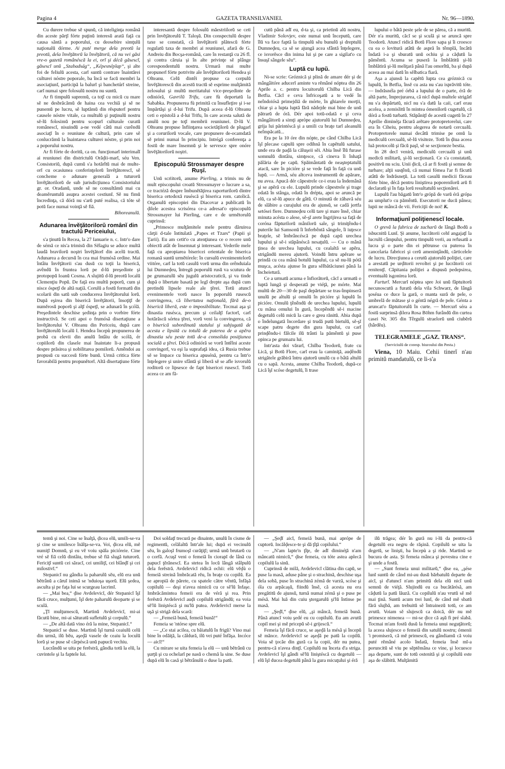Pagina 4 GAZETA TRANSILVANIEI. Nr. 96—1890.
Cu durere trebue sĕ spunŭ, că inteliginţa română din aceste părţĭ fórte puţinŭ interesŭ arată faţă cu causa săntă a poporului, cu deosebire simţulŭ naţionalŭ dórme. Ai puté merge dela preotŭ la preotŭ, dela învĕţătorŭ la învĕţătorŭ, că nu vei găsi vre-o gazetă românéscă la ei, orĭ şi décă găsescĭ, găsescĭ unŭ „Szabadság“, „Képesnéplap“, şi alte foi de feliulŭ acesta, carĭ suntŭ contrare înaintărei culturei nóstre poporale, ba încă se facŭ membri la asociaţiunĭ, participă la balurĭ şi banchetúrĭ streine, carĭ numai spre folosulŭ nostru nu suntŭ.
Ar fi timpulŭ supremŭ, ca toţĭ cu micŭ cu mare sĕ ne desbrăcămŭ de haina cea vechiă şi sĕ ne punemŭ pe lucru, sĕ luptămŭ din rĕsputerĭ pentru causele nóstre vitale, ca multulŭ şi puţinulŭ nostru sĕ-lŭ folosimŭ pentru scopurĭ culturale curatŭ românescĭ, nisuindŭ a-ne vedé câtŭ mai curêndŭ asociaţĭ în o reuniune de cultură, prin care sĕ conlucrămŭ la înaintarea culturei nóstre, şi prin noi a poporului nostru.
Ar fi fórte de doritŭ, ca on. funcţionarĭ interimalĭ ai reuniunei din districtulŭ Orăḑii-marĭ, séu Ven. Consistoriŭ, după cumŭ s'a hotărîtŭ mai de multe-orĭ cu ocasiunea conferinţelorŭ învĕţătorescĭ, sĕ concheme o adunare generală a tuturorŭ învĕţătorilorŭ de sub jurisdicţiunea Consistoriului gr. or. Oradanŭ, unde sĕ ne consultămŭ mai cu deamĕruntulŭ asupra acestei cestiunĭ. Sĕ nu fimŭ încredinţa, că dóră nu s'arŭ puté realisa, că tóte sĕ potŭ face numai voinţă sĕ fiă.
Bihoreanulŭ.
Adunarea învĕţătorilorŭ românĭ din tractulŭ Periceiului,
s'a ţinutŭ în Recea, la 27 Ianuarie n. c. Intr'o dare de sémă ce nis'a trimisŭ din Sĕlagiu se aduce multă laudă bravilorŭ noştri învĕţătorĭ din acelŭ tractŭ. Adunarea a decursŭ în cea mai frumósă ordine. Mai întâiu învĕţătorii s'au dusŭ cu toţii la biserică, avêndŭ în fruntea lorŭ pe d-lŭ preşedinte şi protopopŭ Ioanŭ Cosma. A slujitŭ d-lŭ preotŭ localŭ Clemenţiu Popŭ. De faţă era multŭ poporŭ, cum şi nisce óspeţĭ de altă naţiă. Corulŭ a fostŭ formatŭ din scolarii din satŭ sub conducerea învĕţătorului lorŭ. După eşirea din biserică învĕţătorii, însoţiţĭ de numĕrosŭ poporŭ şi alţĭ óspeţĭ, se adunară în şcólă. Preşedintele deschise şedinţa prin o vorbire fórte instructivă. Se ceti apoi o frumósă disertaţiune a învĕţătorului V. Olteanu din Periceiu, după care învĕţătorulŭ localŭ I. Hendea începù propunerea de probă cu elevii din anulŭ întâiu de scólă, ér copiilorŭ din clasele mai înaintate li-a propusŭ despre prăsirea şi nobilitarea pomilorŭ. Amêndoi au propusŭ cu succesŭ fórte bunŭ. Urmă critica fórte favorabilă pentru propunĕtorĭ. Altă disertaţiune fórte
interesantă despre folosulŭ măestriilorŭ se ceti prin învĕţătorulŭ T. Taloşŭ. Din conspectulŭ despre taxe se constată, că învĕţătorii plătescŭ fórte regulatŭ taxa de membri ai reuniunei, afară de G. Andreiu din Bocşa-română, care în restanţă cu 26 fl. şi contra căruia şi în alte privinţe sĕ plânge corespondentulŭ nostru. Urmară mai multe propunerĭ fórte potrivite ale învĕţătorilorŭ Hendea şi Olteanu. Celŭ dintêi propuse ca corpulŭ învĕţătorescŭ din acestŭ tractŭ sĕ esprime mulţămită zelosului şi multŭ meritatului vice-preşedinte de odinióră, Gavrilŭ Trifu, care fù deportatŭ la Sababka. Propunerea fù primită cu însufleţire şi i-se împărtăşi şi d-lui Trifu. După aceea d-lŭ Olteanu ceti o epistolă a d-lui Trifu, în care acesta salută de anulŭ nou pe toţĭ membrii reuniunei. D-lŭ V. Olteanu propuse înfiinţarea societăţilorŭ de plugarĭ şi a corurilorŭ vocale, care propunere de-ocamdată sĕ primi numai în principiu. Intrégă conferenţa a fostŭ de mare însemnŭ şi le servesce spre onóre învĕţătorilorŭ noştri.
Episcopulŭ Strossmayer despre Ruşĭ.
Unŭ scriitorŭ, anume Pierling, a trimis nu de mult episcopului croatŭ Strossmayer o lucrare a sa, ce tractéză despre îmbunĕtăţirea raporturilorŭ dintre biserica ortodoxă ruséscă şi biserica rom. catolică. Organulŭ episcopiei din Diacovar a publicatŭ în ḑilele acestea scrisórea ce-a adresat'o episcopulŭ Strossmayer lui Pierling, care e de urmĕtorulŭ cuprinsŭ:
„Primesce mulţămitele mele pentru dăruirea cărţii d-tale întitulată „Papes et Tzars“ (Papii şi Ţarii). Eu am cetit'o cu atenţiunea ce o recere unŭ obiectŭ atât de însemnat şi interesant. Vederile mele faţă cu apropiarea bisericei orientale de biserica romană suntŭ urmĕtórele: în cursulŭ evenimentelorŭ viitóre, carĭ la totŭ casulŭ vorŭ urma din orênduiala lui Dumneḑeu, întregŭ poporulŭ rusŭ va scutura de pe grumazulŭ sĕu jugulŭ aristocraticŭ, şi va tinde după o libertate basată pe legĭ drepte aşa după cum pretindŭ lipsele reale ale ţĕrei. Totŭ atuncĭ evenimentele vorŭ nasce în poporulŭ rusescŭ convingerea, că libertatea naţională, fără de-o biserică liberă, este o imposibilitate. Tocmai aşa şi dinastia rusésca, precum şi ceilalţĭ factorĭ, carĭ hotărăscŭ sórtea ţĕrei, vorŭ veni la convingerea, că o biserică subordinată statului şi subjugată de acesta e lipsită cu totulŭ de puterea de a apĕra dinastia séu peste totŭ de-a consolida posiţiunea socială a ţĕrei. Décă odinióră se vorŭ întêlni aceste convingerĭ, va eşi la suprafaţă idea, că Rusia trebue sĕ se împace cu biserica apusénă, pentru ca într'o înţelegere şi unire sfântă şi liberă sĕ se afle isvorulŭ roditorŭ ce lipsesce de fapt bisericei rusescĭ. Totŭ aceea ce am fă-
cutŭ până adĭ eu, d-ta şi, ca prietinŭ alŭ nostru, Vladimir Solovjev, este numai unŭ începutŭ, care îlŭ va face faptă la timpulŭ sĕu bunulŭ şi dreptulŭ Dumneḑeu, ca sĕ se ajungă acea sfântă înţelegere, ce isvorĕsce din inima lui şi pe care a sigilat'o cu însuşĭ sângele sĕu“.
Luptă cu lupŭ.
Ni-se scrie: Gróznică şi plină de amare dér şi de mângâitóre aducerĭ aminte va rĕmâné nóptea din 26 Aprile a. c. pentru locuitorulŭ Chilba Lică din Betfia. Căcĭ e ceva înfricoşatŭ a te vedé în neîndoiósă primejdiă de mórte, în ghiarele morţii, chiar şi a lupta luptă fără nădejde mai bine de unŭ pătrarŭ de óră. Dér apoi totŭ-odată e şi ceva mângâitorŭ a simţi apròpe ajutorulŭ lui Dumneḑeu, grija lui părintéscă şi a umili cu braţe tarĭ aleanulŭ neîmpăcatŭ...
Era pe la 10 óre din nópte, pe când Chilba Lică îşĭ plecase capulŭ spre odihnă în capĕtulŭ satului, unde era de paḑă la căluşeii sĕi. Abia însĕ îlŭ furase somnulŭ dintâiu, simţesce, că cineva îi înhaţă pălăria de pe capŭ. Spăimântatŭ de neaşteptatulŭ atacŭ, sare în picióre şi se vede faţă în faţă cu unŭ lupŭ. — Armă, séu altceva instrumentŭ de apărare, nu avea. Apucă dér căpestrele ce-i erau la îndemână şi se apĕră cu ele. Lupulŭ prinde căpestrele şi trage odată în stânga, odată în drépta, apoi se aruncă pe elŭ, ca sĕ-lŭ apuce de gâtŭ. O minută de zăbavă séu de slăbire a curajului era de ajunsŭ, se cadă jertfa setósei fiere. Dumneḑeu celŭ tare şi mare însĕ, chiar minuta acésta o alese, sĕ-şĭ arete îngrijirea sa faţă de coróna făpturilorŭ mânilorŭ sale, şi trimiţêndu-i puterile lui Samsonŭ îi înferbêntă sângele, îi iuţesce braţele, sĕ îmbrâncéscă pe după capŭ urechea lupului şi sĕ-i stăpânéscă nesaţulŭ. — Cu o mână ţinea de urechea lupului, cu cealaltă se apĕra, strigândŭ mereu ajutorŭ. Voindŭ întru apĕrare se prindă cu cea mână botulŭ lupului, ca sĕ nu-lŭ pótă muşca, acésta ajunse în gura sĕlbătăciunei până la încheietură.
Ce a urmatŭ acuma e înfiorătorŭ, căcĭ a urmatŭ o luptă lungă şi desperată pe viéţă, pe mórte. Mai multŭ de 20—30 de paşĭ depărtare se tras-împinseră unulŭ pe altulŭ şi omulŭ în picióre şi lupulŭ în picióre. Omulŭ ţênêndŭ de urechea lupului, lupulŭ cu mâna omului în gură, începêndŭ sĕ-i macine degetulŭ celŭ micŭ la care e greu rănitŭ. Abia după o îndelungată încordare şi trudă putŭ bietulŭ, sĕ-şĭ scape patru degete din gura lupului, cu carĭ prinḑêndu-i fălcile ilŭ trânti la pămêntŭ şi puse opinca pe grumazu lui.
Intr'asta doi vărarĭ, Chilba Teodorŭ, frate cu Lică, şi Botŭ Flore, carĭ erau la caminiţă, auḑêndŭ strigătele grăbiră întru ajutorŭ unulŭ cu o bâtă altulŭ cu o sapă. Acesta, anume Chilba Teodorŭ, după-ce Lică îşĭ scóse degetulŭ, îi trase
lupului o bâtă peste şele de se părea, că a muritŭ. Dér n'a muritŭ, căcĭ se şi sculă şi se aruncă spre Teodorŭ. Atuncĭ ridică Botŭ Flore sapa şi îi croesce cu ea o lovitură atâtŭ de aspră în têmplă, încâtŭ îndată i-a şi sburatŭ unŭ ochiu şi a căḑutŭ la pămêntŭ. Acuma se puseră la îmblătitŭ şi-lŭ îmblătiră şi-lŭ meliţară până l'au omorîtŭ, ba şi după aceea au mai datŭ în sĕlbatica fiară.
Aşa a ajunsŭ la capĕtŭ lupta cea gróznică cu lupulŭ, în Betfia, însĕ cu asta nu s'au isprăvitŭ tóte. — Indrăsnéla pré órbă a lupului de o parte, éră de altă parte, împrejurarea, că nicĭ după multele strigărĭ nu s'a depărtatŭ, nicĭ nu s'a datŭ la caii, carĭ erau acolea, a zemislitŭ în mintea ómenilorŭ cugetulŭ, că dóră a fostŭ turbatŭ. Stăpâniţĭ de acestŭ cugetŭ în 27 Aprilie diminéţa făcură arĕtare protopretorelui, care era în Ciheiu, pentru alegerea de notarŭ cercualŭ. Protopretorele numai decâtŭ trimise pe omŭ la mediculŭ cercualŭ, sĕ-lŭ visiteze. Totŭ în ḑiua aceea luă protocolŭ şi făcŭ paşĭ, sĕ se secţioneze bestia.
In 28 decĭ veniră, mediculŭ cercualŭ şi unŭ medicŭ militarŭ, şi-lŭ secţionară. Ce s'a constatatŭ, positivŭ nu sciu. Unii ḑicŭ, că ar fi fostŭ şi semne de turbare; alţii susţênŭ, că numai fómea l'ar fi făcutŭ atâtŭ de îndrăsneţŭ. La totŭ casulŭ medicii făceau fórte bine, décă pentru liniştirea poporenilorŭ arŭ fi declaratŭ şi în faţa lorŭ resultatulŭ secţionărei.
Lupulŭ l'au băgatŭ într'o grópă de varŭ éră grópa au umplut'o cu pămêntŭ. Esecutorii ne ducŭ pânea; lupii ne mâncă de vii. Fericiţii de noi! K.
Informaţiunĭ poliţienescĭ locale.
O grevă la fabrica de zacharŭ de lângă Bodŭ a isbucnitŭ Lunĭ. Şi anume, lucrătorii cehĭ angajaţĭ la lucrulŭ câmpului, pentru timpulŭ verii, au refusatŭ a lucra şi o parte din ei pĕtrunse cu puterea în cancelaria fabricei şi cerŭ ameninţândŭ, cărticelele de lucru. Direcţiunea a cerutŭ ajutorulŭ poliţiei, care a arestatŭ pe urḑitorii revoltei şi pe lucrătorii cei renitenţĭ. Căpitania poliţiei a dispusŭ pedepsirea, eventualŭ isgonirea lorŭ.
Furturĭ. Mercurĭ nóptea spre Joi unŭ făptuitorŭ necunoscutŭ a furatŭ dela vila Schwarz, de lângă şoséua ce duce la gară, o manta sură de pele, o umbrelă de mătase şi o géntă négră de pele. Génta a aruncat'o făptuitorulŭ în curte. — Mercurĭ séra a fostŭ surprinsă ḑilera Rosa Böhm furândŭ din curtea casei Nr. 305 din Têrgulŭ straelorŭ unŭ ciubĕrŭ (hârdĕu).
TELEGRAMELE „GAZ. TRANS“.
(Serviciulŭ de coresp. biuroului din Pesta.)
Viena, 10 Maiu. Cehii tinerĭ n'au primitŭ mandatulŭ, ce li-s'a
temŭ şi noi. Cine se înalţă, ḑicea elŭ, umili-se-va şi cine se umilesce înălţa-se-va. Voi, ḑicea elŭ, mĕ numiţĭ Domnŭ, şi eu vĕ voiu spăla picióreie. Cine vré sĕ fiă celŭ dintâiu, trebue sĕ fiă slugă tuturorŭ. Fericiţĭ suntŭ cei săracĭ, cei umiliţĭ, cei blânḑĭ şi cei milostivĭ.“
Stepanicĭ nu gândia la paharulŭ sĕu, elŭ era unŭ bĕtrânŭ a căruĭ inimă se 'nduioşa uşorŭ. Elŭ şedea, asculta şi pe faţa lui se scurgeau lacrimĭ.
— „Mai bea,“ ḑise Avdeĭevicĭ, dér Stepanicĭ îşĭ făcŭ cruce, mulţumi, îşĭ dete paharulŭ deoparte şi se sculă.
„Ţĭ mulţumescŭ, Martinŭ Avdeĭevicĭ, mi-ai făcutŭ bine, mi-ai săturatŭ sufletulŭ şi corpulŭ.“
— „De altă dată vino éră la mine, Stepanicĭ.“
Stepanicĭ se duse. Martinŭ îşĭ turnă ceaiulŭ celŭ din urmă, ilŭ bĕu, aşeḑă vasele de ceaiu la loculŭ lorŭ şi se puse sĕ cârpéscă unŭ papucŭ vechiu.
Lucrândŭ se uita pe ferĕstră, gândia totŭ la elŭ, la cuvintele şi la faptele lui.
Doi soldaţĭ trecură pe dinainte, unulŭ în cisme de regimentŭ, celălaltŭ într'ale lui; după ei vecinulŭ sĕu, în galoşĭ frumoşĭ curăţiţĭ; urmă unŭ brutarŭ cu o corfă. Acuşĭ veni o femeiă în ciorapĭ de lână cu papucĭ ţĕrănescĭ. Ea stetea în locŭ lângă stâlpulŭ dela ferĕstră. Avdeĭevicĭ ridică ochii: elŭ vĕḑù o femeiă streină îmbrăcată rĕu, în braţe cu copilŭ. Ea se apropiă de părete, cu spatele către vêntŭ, înfăşă copilulŭ — deşi n'avea nimicŭ cu ce sĕ'lŭ înfaşe. Imbrăcămintea femeii era de véră şi rea. Prin ferĕstră Avdeĭevicĭ auḑi copilulŭ strigândŭ; ea voia sĕ'lŭ liniştéscă şi nu'lŭ putea. Avdeĭevicĭ merse la uşă şi strigă dela scară:
— „Femeiă bună, femeiă bună!“
Femeia se 'ntórse spre elŭ.
— „Ce stai acilea, cu băiatulŭ în frigŭ? Vino mai bine în odăiţă, la căldură, ilŭ vei puté înfăşa. Incóce — aicĭ!“
Cu mirare se uita femeia la elŭ — unŭ bĕtrânŭ cu şurţŭ şi cu ochelarĭ pe nasŭ o chemă la sine. Se duse după elŭ în casă şi bĕtrânulŭ o duse la patŭ.
— „Şeḑĭ aicĭ, femeiă bună, mai aprópe de cuptorŭ. Incălḑesce-te şi dă ţîţă copilului.“
— „N'am lapte'n ţîţe, de adĭ diminéţă n'am mâncatŭ nimicŭ,“ ḑise femeia, cu tóte astea aplecă copilulŭ la sinŭ.
Cuprinsŭ de milă, Avdeĭevicĭ clătina din capŭ, se puse la masă, aduse pâne şi o strachină, deschise uşa dela sobă, puse în strachină zémă de varză, scóse şi óla cu arpăcaşŭ, fiindŭ însĕ, că acesta nu era pregătitŭ de ajunsŭ, turnă numai zémă şi o puse pe mésă. Mai luă din cuiu ştergarulŭ şi'lŭ întinse pe masă.
— „Şeḑĭ,“ ḑise elŭ, „şi mâncă, femeiă bună. Până atuncĭ voiu şedé eu cu copilulŭ. Eu am avutŭ copiĭ mei şi mĕ pricepŭ sĕ-i grijescŭ.“
Femeia îşĭ făcŭ cruce, se aşeḑă la mésă şi începŭ sĕ mănce. Avdeĭevicĭ se aşeḑă pe patŭ la copilŭ. Voia sĕ ţocăe din gură ca la copii, dér nu putea, pentru-că n'avea dinţĭ. Copilulŭ nu înceta d'a striga. Avdeĭevicĭ îşĭ gândi sĕ'lŭ liniştéscă cu degetulŭ — elŭ îşĭ ducea degetulŭ până la gura micuţului şi éră
ilŭ trăgea; dér în gură nu i-lŭ da pentru-că degetulŭ era negru de răşină. Copilulŭ se uita la degetŭ, se linişti, ba începù a şi ride. Martinŭ se bucura de asta. Şi femeia mânca şi povestea cine e şi unde a fostŭ.
— „Sunt femeia unui militarŭ,“ ḑise ea, „şése lunĭ suntŭ de când mi-au dusŭ bărbatulŭ departe de aicĭ, şi d'atuncĭ n'am primitŭ dela elŭ nicĭ unŭ semnŭ de viéţă. Slujindŭ eu ca bucătărésă, am căḑutŭ la patŭ lăuză. Cu copilulŭ n'au vrutŭ sĕ mĕ mai ţină. Suntŭ acum trei lunĭ, de când mĕ sbatŭ fără slujbă, am trebuitŭ sĕ întrainezŭ totŭ, ce am avutŭ. Voiam sĕ slujescŭ ca doică, dér nu mĕ primesce nimenea — mi-se ḑice că aşŭ fi pré slabă. Tocmai m'am fostŭ dusŭ la femeia unui neguţătorŭ; la aceea slujesce o femeiă din satulŭ nostru; ómenii 'i promiseră, că mĕ primescŭ, eu gândiamŭ că voiu puté rĕmâné acolo îndată, femeia însĕ mĭ-a poruncitŭ sĕ viu pe sĕptĕmâna ce vine, şi locuesce aşa departe, sunt de totŭ ostenită şi şi copilulŭ este aşa de slăbitŭ. Mulţămită